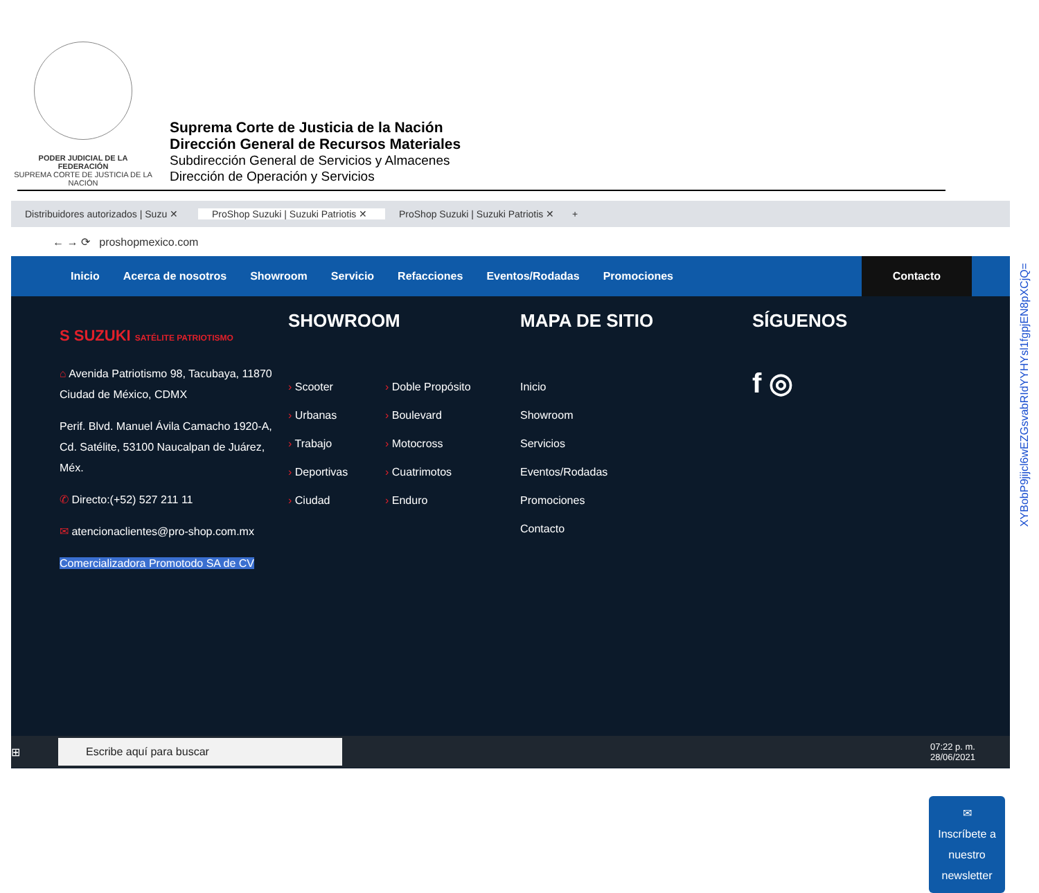PODER JUDICIAL DE LA FEDERACIÓN
SUPREMA CORTE DE JUSTICIA DE LA NACIÓN
Suprema Corte de Justicia de la Nación
Dirección General de Recursos Materiales
Subdirección General de Servicios y Almacenes
Dirección de Operación y Servicios
Distribuidores autorizados | Suzu ✕
ProShop Suzuki | Suzuki Patriotis ✕
ProShop Suzuki | Suzuki Patriotis ✕
+
← → ⟳ proshopmexico.com
Inicio Acerca de nosotros Showroom Servicio Refacciones Eventos/Rodadas Promociones Contacto
S SUZUKI SATÉLITE PATRIOTISMO
⌂ Avenida Patriotismo 98, Tacubaya, 11870 Ciudad de México, CDMX
Perif. Blvd. Manuel Ávila Camacho 1920-A, Cd. Satélite, 53100 Naucalpan de Juárez, Méx.
✆ Directo:(+52) 527 211 11
✉ atencionaclientes@pro-shop.com.mx
Comercializadora Promotodo SA de CV
SHOWROOM
› Scooter
› Urbanas
› Trabajo
› Deportivas
› Ciudad
› Doble Propósito
› Boulevard
› Motocross
› Cuatrimotos
› Enduro
MAPA DE SITIO
Inicio
Showroom
Servicios
Eventos/Rodadas
Promociones
Contacto
SÍGUENOS
f ◎
✉
Inscríbete a nuestro newsletter
⊞
Escribe aquí para buscar
07:22 p. m.
28/06/2021
XYBobP9jijcl6wEZGsvabRIdYYHYsl1fgpjEN8pXCjQ=